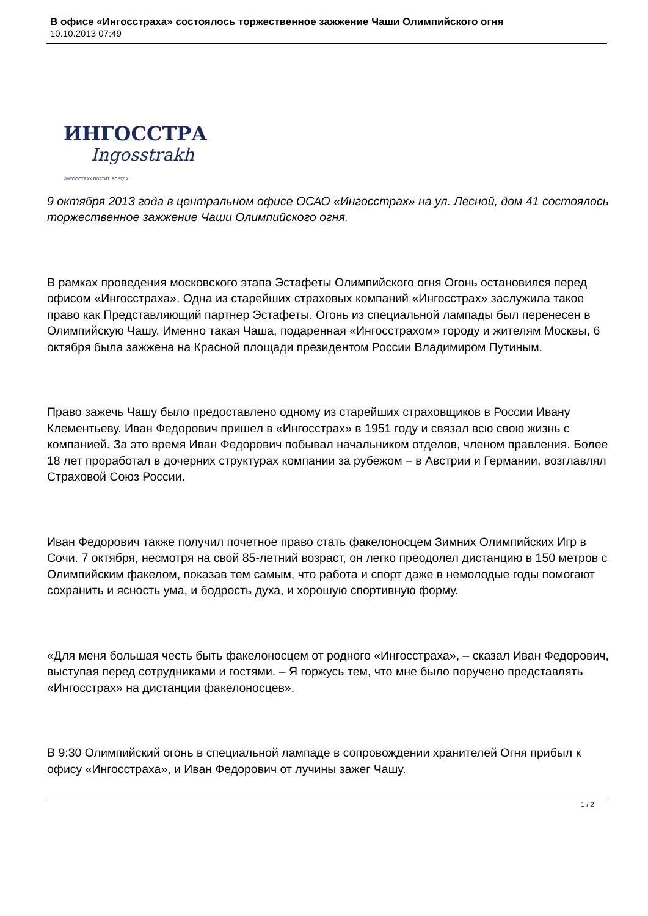В офисе «Ингосстраха» состоялось торжественное зажжение Чаши Олимпийского огня
10.10.2013 07:49
ИНГОССТРАХ
Ingosstrakh
ИНГОССТРАХ ПЛАТИТ. ВСЕГДА.
9 октября 2013 года в центральном офисе ОСАО «Ингосстрах» на ул. Лесной, дом 41 состоялось торжественное зажжение Чаши Олимпийского огня.
В рамках проведения московского этапа Эстафеты Олимпийского огня Огонь остановился перед офисом «Ингосстраха». Одна из старейших страховых компаний «Ингосстрах» заслужила такое право как Представляющий партнер Эстафеты. Огонь из специальной лампады был перенесен в Олимпийскую Чашу. Именно такая Чаша, подаренная «Ингосстрахом» городу и жителям Москвы, 6 октября была зажжена на Красной площади президентом России Владимиром Путиным.
Право зажечь Чашу было предоставлено одному из старейших страховщиков в России Ивану Клементьеву. Иван Федорович пришел в «Ингосстрах» в 1951 году и связал всю свою жизнь с компанией. За это время Иван Федорович побывал начальником отделов, членом правления. Более 18 лет проработал в дочерних структурах компании за рубежом – в Австрии и Германии, возглавлял Страховой Союз России.
Иван Федорович также получил почетное право стать факелоносцем Зимних Олимпийских Игр в Сочи. 7 октября, несмотря на свой 85-летний возраст, он легко преодолел дистанцию в 150 метров с Олимпийским факелом, показав тем самым, что работа и спорт даже в немолодые годы помогают сохранить и ясность ума, и бодрость духа, и хорошую спортивную форму.
«Для меня большая честь быть факелоносцем от родного «Ингосстраха», – сказал Иван Федорович, выступая перед сотрудниками и гостями. – Я горжусь тем, что мне было поручено представлять «Ингосстрах» на дистанции факелоносцев».
В 9:30 Олимпийский огонь в специальной лампаде в сопровождении хранителей Огня прибыл к офису «Ингосстраха», и Иван Федорович от лучины зажег Чашу.
1 / 2